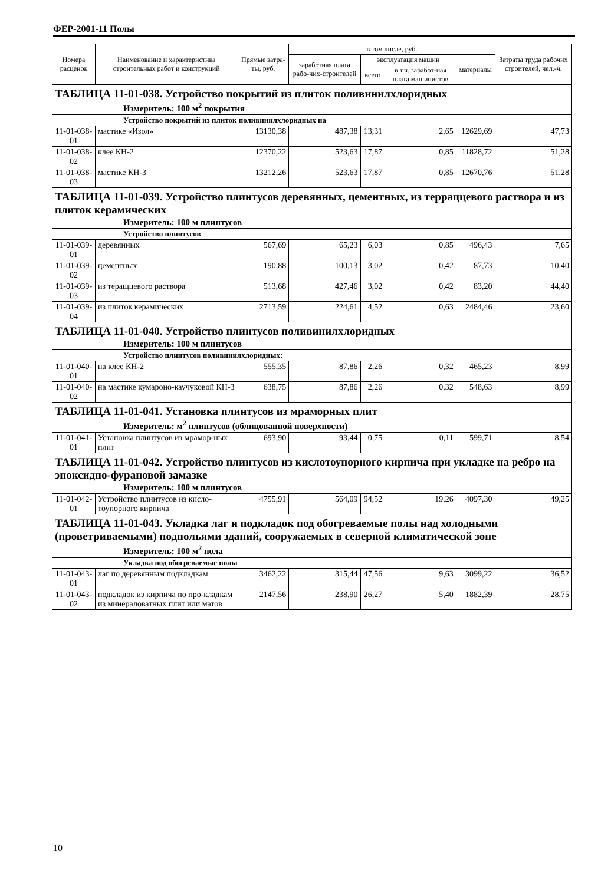ФЕР-2001-11 Полы
| Номера расценок | Наименование и характеристика строительных работ и конструкций | Прямые затра-ты, руб. | в том числе, руб. | | | | Затраты труда рабочих строителей, чел.-ч. |
| --- | --- | --- | --- | --- | --- | --- | --- |
| | | | заработная плата рабо-чих-строителей | эксплуатация машин | | материалы | |
| | | | | всего | в т.ч. заработ-ная плата машинистов | | |
| ТАБЛИЦА 11-01-038. Устройство покрытий из плиток поливинилхлоридных | | | | | | | |
| Измеритель: 100 м<sup>2</sup> покрытия | | | | | | | |
| Устройство покрытий из плиток поливинилхлоридных на | | | | | | | |
| 11-01-038-01 | мастике «Изол» | 13130,38 | 487,38 | 13,31 | 2,65 | 12629,69 | 47,73 |
| 11-01-038-02 | клее КН-2 | 12370,22 | 523,63 | 17,87 | 0,85 | 11828,72 | 51,28 |
| 11-01-038-03 | мастике КН-3 | 13212,26 | 523,63 | 17,87 | 0,85 | 12670,76 | 51,28 |
| ТАБЛИЦА 11-01-039. Устройство плинтусов деревянных, цементных, из терраццевого раствора и из плиток керамических | | | | | | | |
| Измеритель: 100 м плинтусов | | | | | | | |
| Устройство плинтусов | | | | | | | |
| 11-01-039-01 | деревянных | 567,69 | 65,23 | 6,03 | 0,85 | 496,43 | 7,65 |
| 11-01-039-02 | цементных | 190,88 | 100,13 | 3,02 | 0,42 | 87,73 | 10,40 |
| 11-01-039-03 | из теращцевого раствора | 513,68 | 427,46 | 3,02 | 0,42 | 83,20 | 44,40 |
| 11-01-039-04 | из плиток керамических | 2713,59 | 224,61 | 4,52 | 0,63 | 2484,46 | 23,60 |
| ТАБЛИЦА 11-01-040. Устройство плинтусов поливинилхлоридных | | | | | | | |
| Измеритель: 100 м плинтусов | | | | | | | |
| Устройство плинтусов поливинилхлоридных: | | | | | | | |
| 11-01-040-01 | на клее КН-2 | 555,35 | 87,86 | 2,26 | 0,32 | 465,23 | 8,99 |
| 11-01-040-02 | на мастике кумароно-каучуковой КН-3 | 638,75 | 87,86 | 2,26 | 0,32 | 548,63 | 8,99 |
| ТАБЛИЦА 11-01-041. Установка плинтусов из мраморных плит | | | | | | | |
| Измеритель: м<sup>2</sup> плинтусов (облицованной поверхности) | | | | | | | |
| 11-01-041-01 | Установка плинтусов из мрамор-ных плит | 693,90 | 93,44 | 0,75 | 0,11 | 599,71 | 8,54 |
| ТАБЛИЦА 11-01-042. Устройство плинтусов из кислотоупорного кирпича при укладке на ребро на эпоксидно-фурановой замазке | | | | | | | |
| Измеритель: 100 м плинтусов | | | | | | | |
| 11-01-042-01 | Устройство плинтусов из кисло-тоупорного кирпича | 4755,91 | 564,09 | 94,52 | 19,26 | 4097,30 | 49,25 |
| ТАБЛИЦА 11-01-043. Укладка лаг и подкладок под обогреваемые полы над холодными (проветриваемыми) подпольями зданий, сооружаемых в северной климатической зоне | | | | | | | |
| Измеритель: 100 м<sup>2</sup> пола | | | | | | | |
| Укладка под обогреваемые полы | | | | | | | |
| 11-01-043-01 | лаг по деревянным подкладкам | 3462,22 | 315,44 | 47,56 | 9,63 | 3099,22 | 36,52 |
| 11-01-043-02 | подкладок из кирпича по про-кладкам из минераловатных плит или матов | 2147,56 | 238,90 | 26,27 | 5,40 | 1882,39 | 28,75 |
10